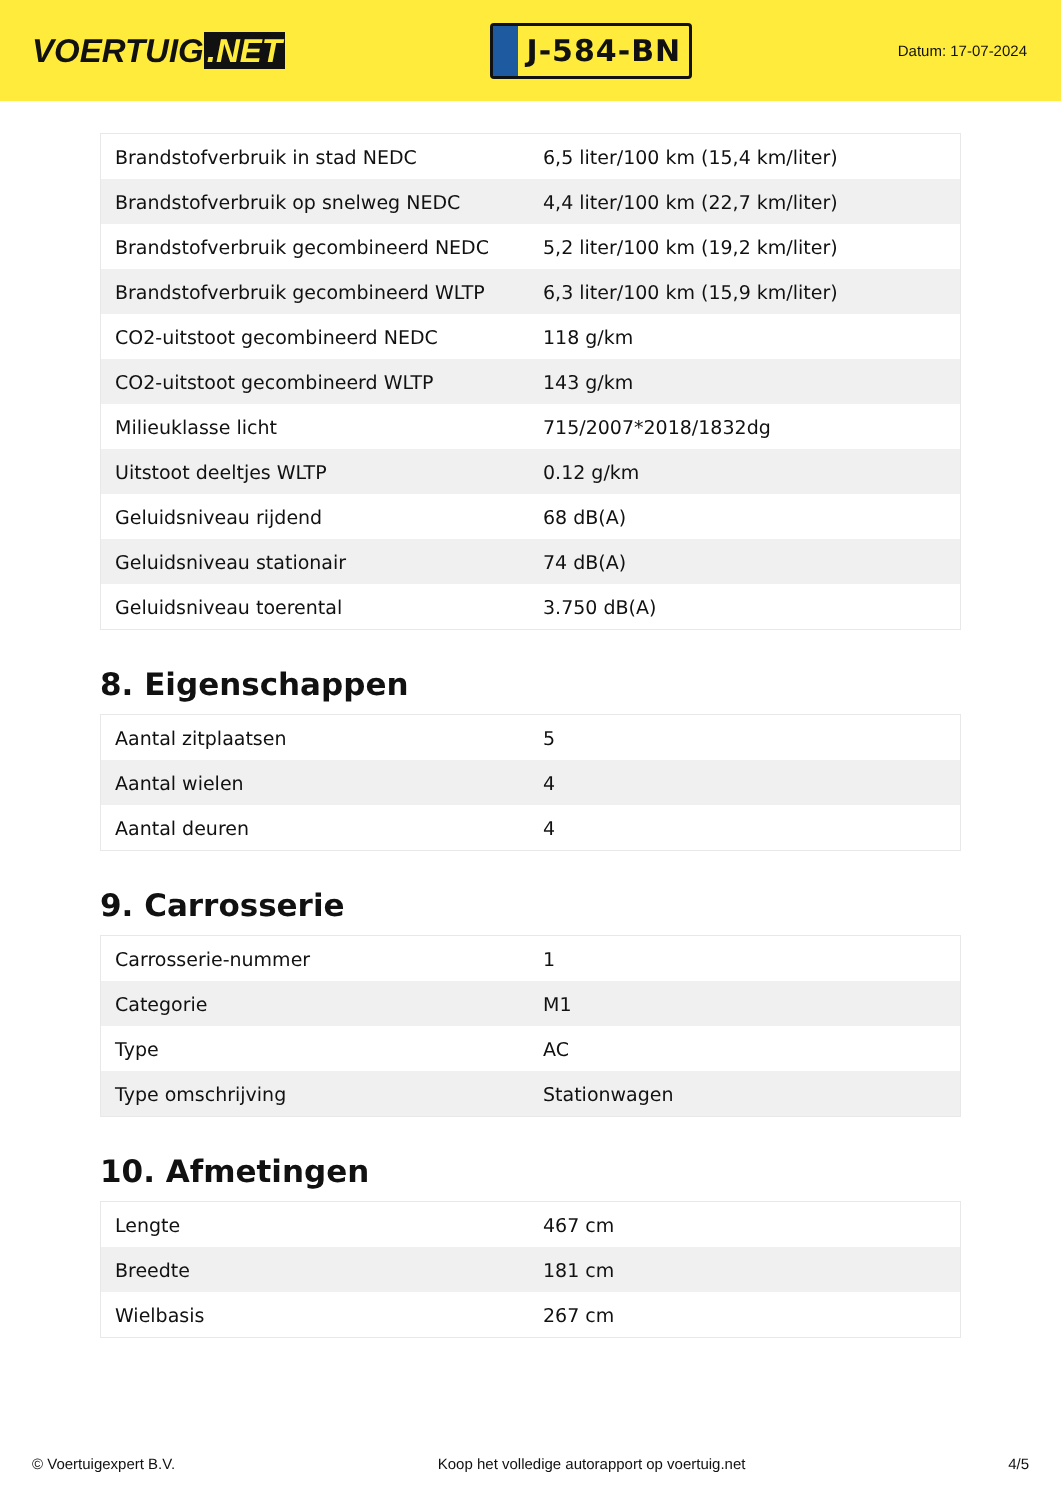VOERTUIG.NET
J-584-BN
Datum: 17-07-2024
| Brandstofverbruik in stad NEDC | 6,5 liter/100 km (15,4 km/liter) |
| Brandstofverbruik op snelweg NEDC | 4,4 liter/100 km (22,7 km/liter) |
| Brandstofverbruik gecombineerd NEDC | 5,2 liter/100 km (19,2 km/liter) |
| Brandstofverbruik gecombineerd WLTP | 6,3 liter/100 km (15,9 km/liter) |
| CO2-uitstoot gecombineerd NEDC | 118 g/km |
| CO2-uitstoot gecombineerd WLTP | 143 g/km |
| Milieuklasse licht | 715/2007*2018/1832dg |
| Uitstoot deeltjes WLTP | 0.12 g/km |
| Geluidsniveau rijdend | 68 dB(A) |
| Geluidsniveau stationair | 74 dB(A) |
| Geluidsniveau toerental | 3.750 dB(A) |
8. Eigenschappen
| Aantal zitplaatsen | 5 |
| Aantal wielen | 4 |
| Aantal deuren | 4 |
9. Carrosserie
| Carrosserie-nummer | 1 |
| Categorie | M1 |
| Type | AC |
| Type omschrijving | Stationwagen |
10. Afmetingen
| Lengte | 467 cm |
| Breedte | 181 cm |
| Wielbasis | 267 cm |
© Voertuigexpert B.V. Koop het volledige autorapport op voertuig.net 4/5